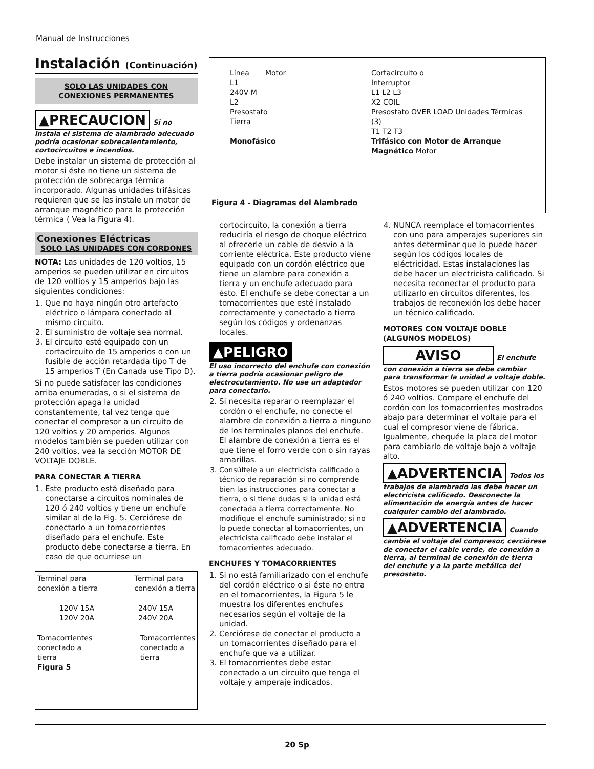Manual de Instrucciones
Instalación (Continuación)
SOLO LAS UNIDADES CON CONEXIONES PERMANENTES
▲PRECAUCION Si no instala el sistema de alambrado adecuado podría ocasionar sobrecalentamiento, cortocircuitos e incendios.
Debe instalar un sistema de protección al motor si éste no tiene un sistema de protección de sobrecarga térmica incorporado. Algunas unidades trifásicas requieren que se les instale un motor de arranque magnético para la protección térmica ( Vea la Figura 4).
Conexiones Eléctricas
SOLO LAS UNIDADES CON CORDONES
NOTA: Las unidades de 120 voltios, 15 amperios se pueden utilizar en circuitos de 120 voltios y 15 amperios bajo las siguientes condiciones:
1. Que no haya ningún otro artefacto eléctrico o lámpara conectado al mismo circuito.
2. El suministro de voltaje sea normal.
3. El circuito esté equipado con un cortacircuito de 15 amperios o con un fusible de acción retardada tipo T de 15 amperios T (En Canada use Tipo D).
Si no puede satisfacer las condiciones arriba enumeradas, o si el sistema de protección apaga la unidad constantemente, tal vez tenga que conectar el compresor a un circuito de 120 voltios y 20 amperios. Algunos modelos también se pueden utilizar con 240 voltios, vea la sección MOTOR DE VOLTAJE DOBLE.
PARA CONECTAR A TIERRA
1. Este producto está diseñado para conectarse a circuitos nominales de 120 ó 240 voltios y tiene un enchufe similar al de la Fig. 5. Cerciórese de conectarlo a un tomacorrientes diseñado para el enchufe. Este producto debe conectarse a tierra. En caso de que ocurriese un
Terminal para
conexión a tierra Terminal para
conexión a tierra
120V 15A
120V 20A 240V 15A
240V 20A
Tomacorrientes
conectado a
tierra Tomacorrientes
conectado a
tierra
Figura 5
Línea Motor
L1
240V M
L2
Presostato
Tierra
Monofásico
Cortacircuito o
Interruptor
L1 L2 L3
X2 COIL
Presostato OVER LOAD Unidades Térmicas (3)
T1 T2 T3
Trifásico con Motor de Arranque Magnético Motor
Figura 4 - Diagramas del Alambrado
cortocircuito, la conexión a tierra reduciría el riesgo de choque eléctrico al ofrecerle un cable de desvío a la corriente eléctrica. Este producto viene equipado con un cordón eléctrico que tiene un alambre para conexión a tierra y un enchufe adecuado para ésto. El enchufe se debe conectar a un tomacorrientes que esté instalado correctamente y conectado a tierra según los códigos y ordenanzas locales.
▲PELIGRO
El uso incorrecto del enchufe con conexión a tierra podría ocasionar peligro de electrocutamiento. No use un adaptador para conectarlo.
2. Si necesita reparar o reemplazar el cordón o el enchufe, no conecte el alambre de conexión a tierra a ninguno de los terminales planos del enchufe. El alambre de conexión a tierra es el que tiene el forro verde con o sin rayas amarillas.
3. Consúltele a un electricista calificado o técnico de reparación si no comprende bien las instrucciones para conectar a tierra, o si tiene dudas si la unidad está conectada a tierra correctamente. No modifique el enchufe suministrado; si no lo puede conectar al tomacorrientes, un electricista calificado debe instalar el tomacorrientes adecuado.
ENCHUFES Y TOMACORRIENTES
1. Si no está familiarizado con el enchufe del cordón eléctrico o si éste no entra en el tomacorrientes, la Figura 5 le muestra los diferentes enchufes necesarios según el voltaje de la unidad.
2. Cerciórese de conectar el producto a un tomacorrientes diseñado para el enchufe que va a utilizar.
3. El tomacorrientes debe estar conectado a un circuito que tenga el voltaje y amperaje indicados.
4. NUNCA reemplace el tomacorrientes con uno para amperajes superiores sin antes determinar que lo puede hacer según los códigos locales de eléctricidad. Estas instalaciones las debe hacer un electricista calificado. Si necesita reconectar el producto para utilizarlo en circuitos diferentes, los trabajos de reconexión los debe hacer un técnico calificado.
MOTORES CON VOLTAJE DOBLE (ALGUNOS MODELOS)
AVISO El enchufe con conexión a tierra se debe cambiar para transformar la unidad a voltaje doble.
Estos motores se pueden utilizar con 120 ó 240 voltios. Compare el enchufe del cordón con los tomacorrientes mostrados abajo para determinar el voltaje para el cual el compresor viene de fábrica. Igualmente, chequée la placa del motor para cambiarlo de voltaje bajo a voltaje alto.
▲ADVERTENCIA Todos los trabajos de alambrado las debe hacer un electricista calificado. Desconecte la alimentación de energía antes de hacer cualquier cambio del alambrado.
▲ADVERTENCIA Cuando cambie el voltaje del compresor, cerciórese de conectar el cable verde, de conexión a tierra, al terminal de conexión de tierra del enchufe y a la parte metálica del presostato.
20 Sp